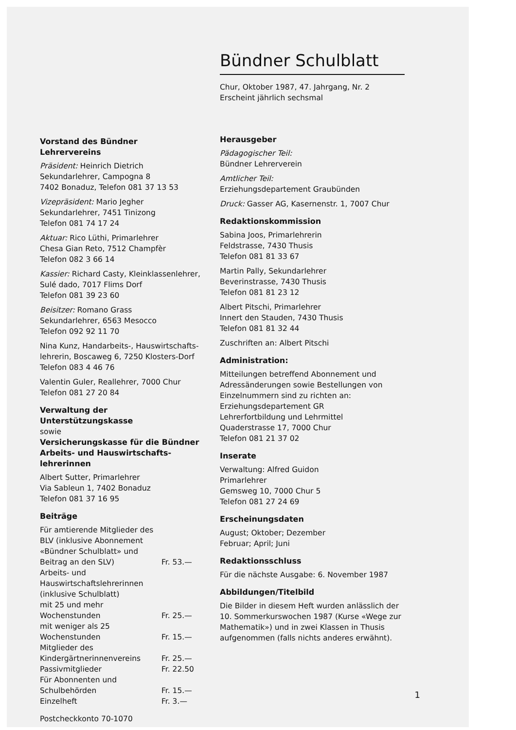Vorstand des Bündner Lehrervereins
Präsident: Heinrich Dietrich
Sekundarlehrer, Campogna 8
7402 Bonaduz, Telefon 081 37 13 53
Vizepräsident: Mario Jegher
Sekundarlehrer, 7451 Tinizong
Telefon 081 74 17 24
Aktuar: Rico Lüthi, Primarlehrer
Chesa Gian Reto, 7512 Champfèr
Telefon 082 3 66 14
Kassier: Richard Casty, Kleinklassenlehrer,
Sulé dado, 7017 Flims Dorf
Telefon 081 39 23 60
Beisitzer: Romano Grass
Sekundarlehrer, 6563 Mesocco
Telefon 092 92 11 70
Nina Kunz, Handarbeits-, Hauswirtschafts-lehrerin, Boscaweg 6, 7250 Klosters-Dorf
Telefon 083 4 46 76
Valentin Guler, Reallehrer, 7000 Chur
Telefon 081 27 20 84
Verwaltung der Unterstützungskasse
sowie
Versicherungskasse für die Bündner Arbeits- und Hauswirtschafts-lehrerinnen
Albert Sutter, Primarlehrer
Via Sableun 1, 7402 Bonaduz
Telefon 081 37 16 95
Beiträge
| Für amtierende Mitglieder des BLV (inklusive Abonnement «Bündner Schulblatt» und Beitrag an den SLV) | Fr. 53.— |
| Arbeits- und Hauswirtschaftslehrerinnen (inklusive Schulblatt) | |
| mit 25 und mehr Wochenstunden | Fr. 25.— |
| mit weniger als 25 Wochenstunden | Fr. 15.— |
| Mitglieder des Kindergärtnerinnenvereins | Fr. 25.— |
| Passivmitglieder | Fr. 22.50 |
| Für Abonnenten und Schulbehörden | Fr. 15.— |
| Einzelheft | Fr. 3.— |
Postcheckkonto 70-1070
Bündner Schulblatt
Chur, Oktober 1987, 47. Jahrgang, Nr. 2
Erscheint jährlich sechsmal
Herausgeber
Pädagogischer Teil:
Bündner Lehrerverein
Amtlicher Teil:
Erziehungsdepartement Graubünden
Druck: Gasser AG, Kasernenstr. 1, 7007 Chur
Redaktionskommission
Sabina Joos, Primarlehrerin
Feldstrasse, 7430 Thusis
Telefon 081 81 33 67
Martin Pally, Sekundarlehrer
Beverinstrasse, 7430 Thusis
Telefon 081 81 23 12
Albert Pitschi, Primarlehrer
Innert den Stauden, 7430 Thusis
Telefon 081 81 32 44
Zuschriften an: Albert Pitschi
Administration:
Mitteilungen betreffend Abonnement und Adressänderungen sowie Bestellungen von Einzelnummern sind zu richten an:
Erziehungsdepartement GR
Lehrerfortbildung und Lehrmittel
Quaderstrasse 17, 7000 Chur
Telefon 081 21 37 02
Inserate
Verwaltung: Alfred Guidon
Primarlehrer
Gemsweg 10, 7000 Chur 5
Telefon 081 27 24 69
Erscheinungsdaten
August; Oktober; Dezember
Februar; April; Juni
Redaktionsschluss
Für die nächste Ausgabe: 6. November 1987
Abbildungen/Titelbild
Die Bilder in diesem Heft wurden anlässlich der 10. Sommerkurswochen 1987 (Kurse «Wege zur Mathematik») und in zwei Klassen in Thusis aufgenommen (falls nichts anderes erwähnt).
1